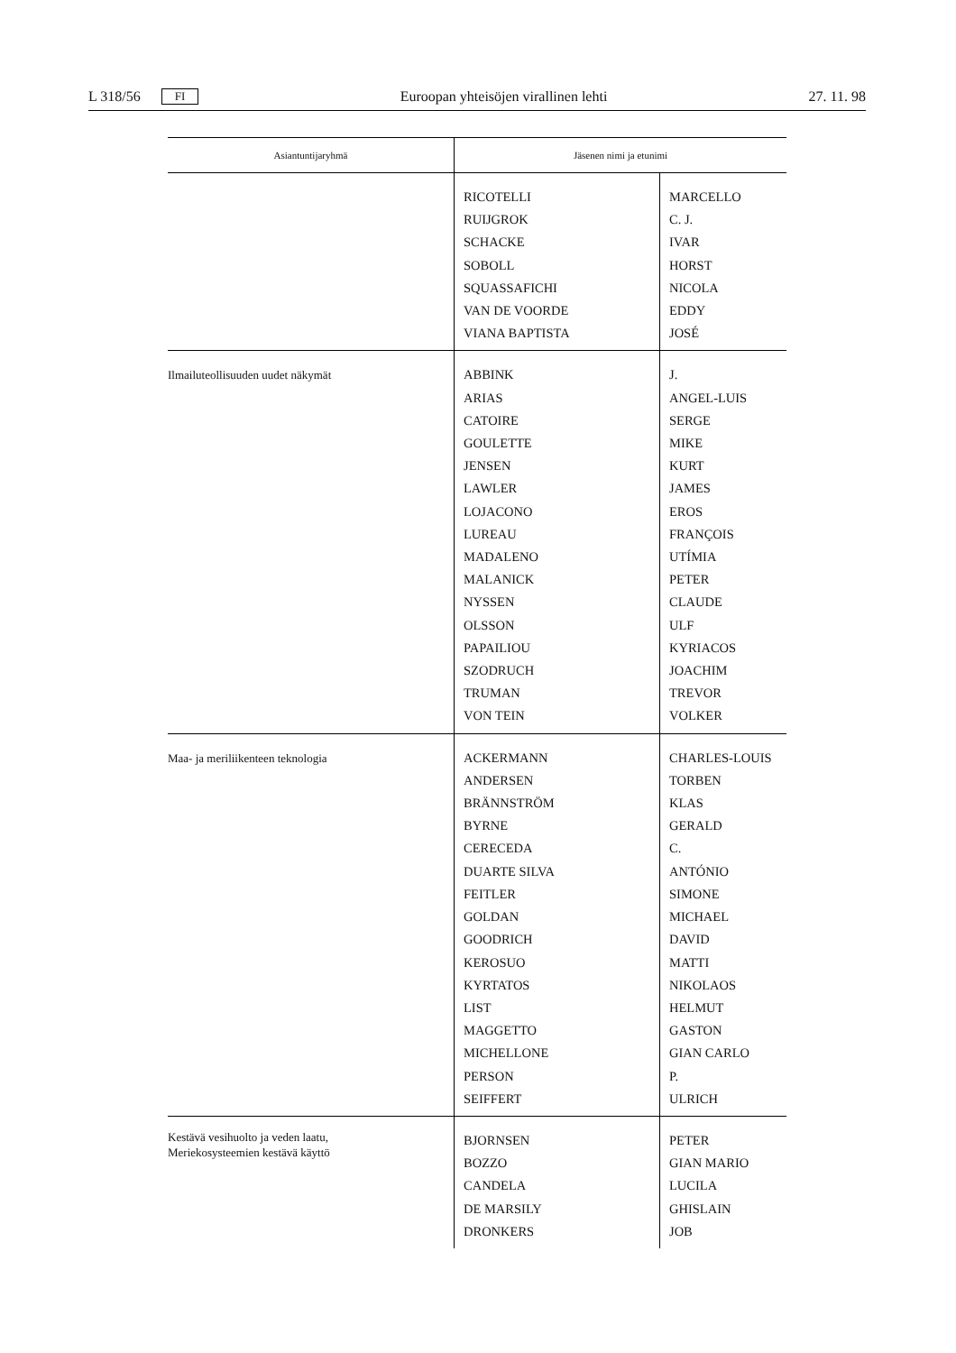L 318/56 FI Euroopan yhteisöjen virallinen lehti 27. 11. 98
| Asiantuntijaryhmä | Jäsenen nimi ja etunimi | |
| --- | --- | --- |
| | RICOTELLI RUIJGROK SCHACKE SOBOLL SQUASSAFICHI VAN DE VOORDE VIANA BAPTISTA | MARCELLO C. J. IVAR HORST NICOLA EDDY JOSÉ |
| Ilmailuteollisuuden uudet näkymät | ABBINK ARIAS CATOIRE GOULETTE JENSEN LAWLER LOJACONO LUREAU MADALENO MALANICK NYSSEN OLSSON PAPAILIOU SZODRUCH TRUMAN VON TEIN | J. ANGEL-LUIS SERGE MIKE KURT JAMES EROS FRANÇOIS UTÍMIA PETER CLAUDE ULF KYRIACOS JOACHIM TREVOR VOLKER |
| Maa- ja meriliikenteen teknologia | ACKERMANN ANDERSEN BRÄNNSTRÖM BYRNE CERECEDA DUARTE SILVA FEITLER GOLDAN GOODRICH KEROSUO KYRTATOS LIST MAGGETTO MICHELLONE PERSON SEIFFERT | CHARLES-LOUIS TORBEN KLAS GERALD C. ANTÓNIO SIMONE MICHAEL DAVID MATTI NIKOLAOS HELMUT GASTON GIAN CARLO P. ULRICH |
| Kestävä vesihuolto ja veden laatu, Meriekosysteemien kestävä käyttö | BJORNSEN BOZZO CANDELA DE MARSILY DRONKERS | PETER GIAN MARIO LUCILA GHISLAIN JOB |